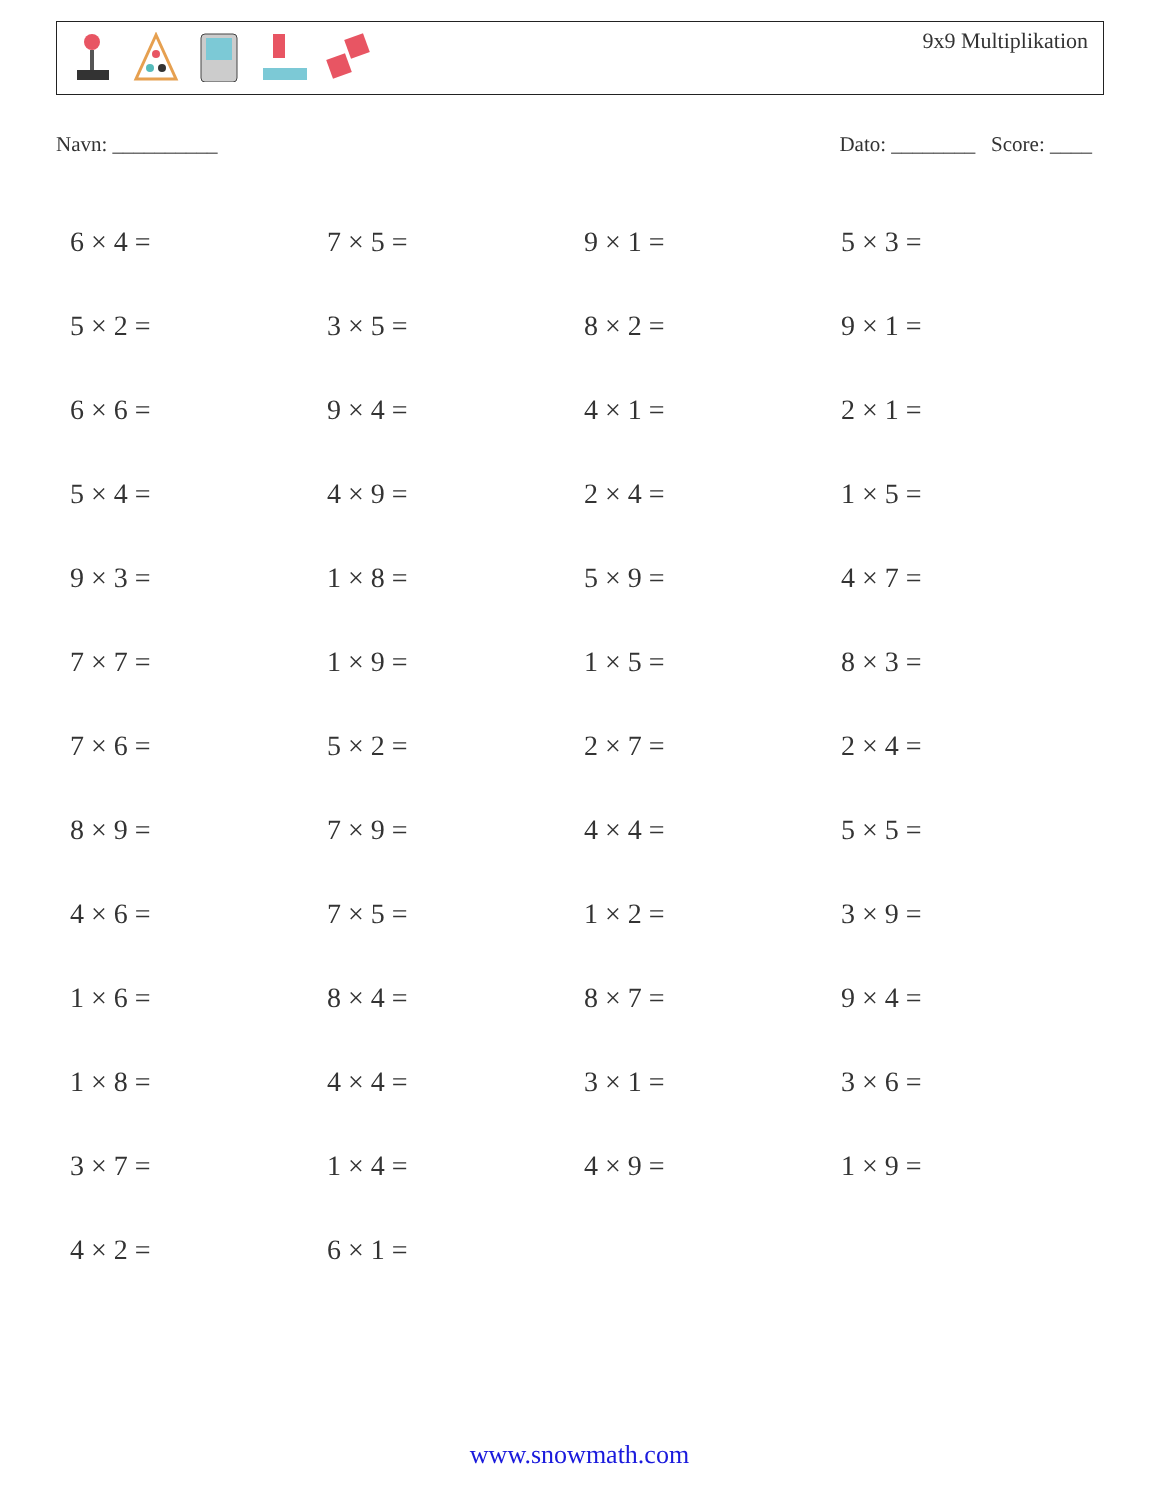9x9 Multiplikation
Navn: __________ Dato: ________ Score: ____
| 6 × 4 = | 7 × 5 = | 9 × 1 = | 5 × 3 = |
| 5 × 2 = | 3 × 5 = | 8 × 2 = | 9 × 1 = |
| 6 × 6 = | 9 × 4 = | 4 × 1 = | 2 × 1 = |
| 5 × 4 = | 4 × 9 = | 2 × 4 = | 1 × 5 = |
| 9 × 3 = | 1 × 8 = | 5 × 9 = | 4 × 7 = |
| 7 × 7 = | 1 × 9 = | 1 × 5 = | 8 × 3 = |
| 7 × 6 = | 5 × 2 = | 2 × 7 = | 2 × 4 = |
| 8 × 9 = | 7 × 9 = | 4 × 4 = | 5 × 5 = |
| 4 × 6 = | 7 × 5 = | 1 × 2 = | 3 × 9 = |
| 1 × 6 = | 8 × 4 = | 8 × 7 = | 9 × 4 = |
| 1 × 8 = | 4 × 4 = | 3 × 1 = | 3 × 6 = |
| 3 × 7 = | 1 × 4 = | 4 × 9 = | 1 × 9 = |
| 4 × 2 = | 6 × 1 = | | |
www.snowmath.com